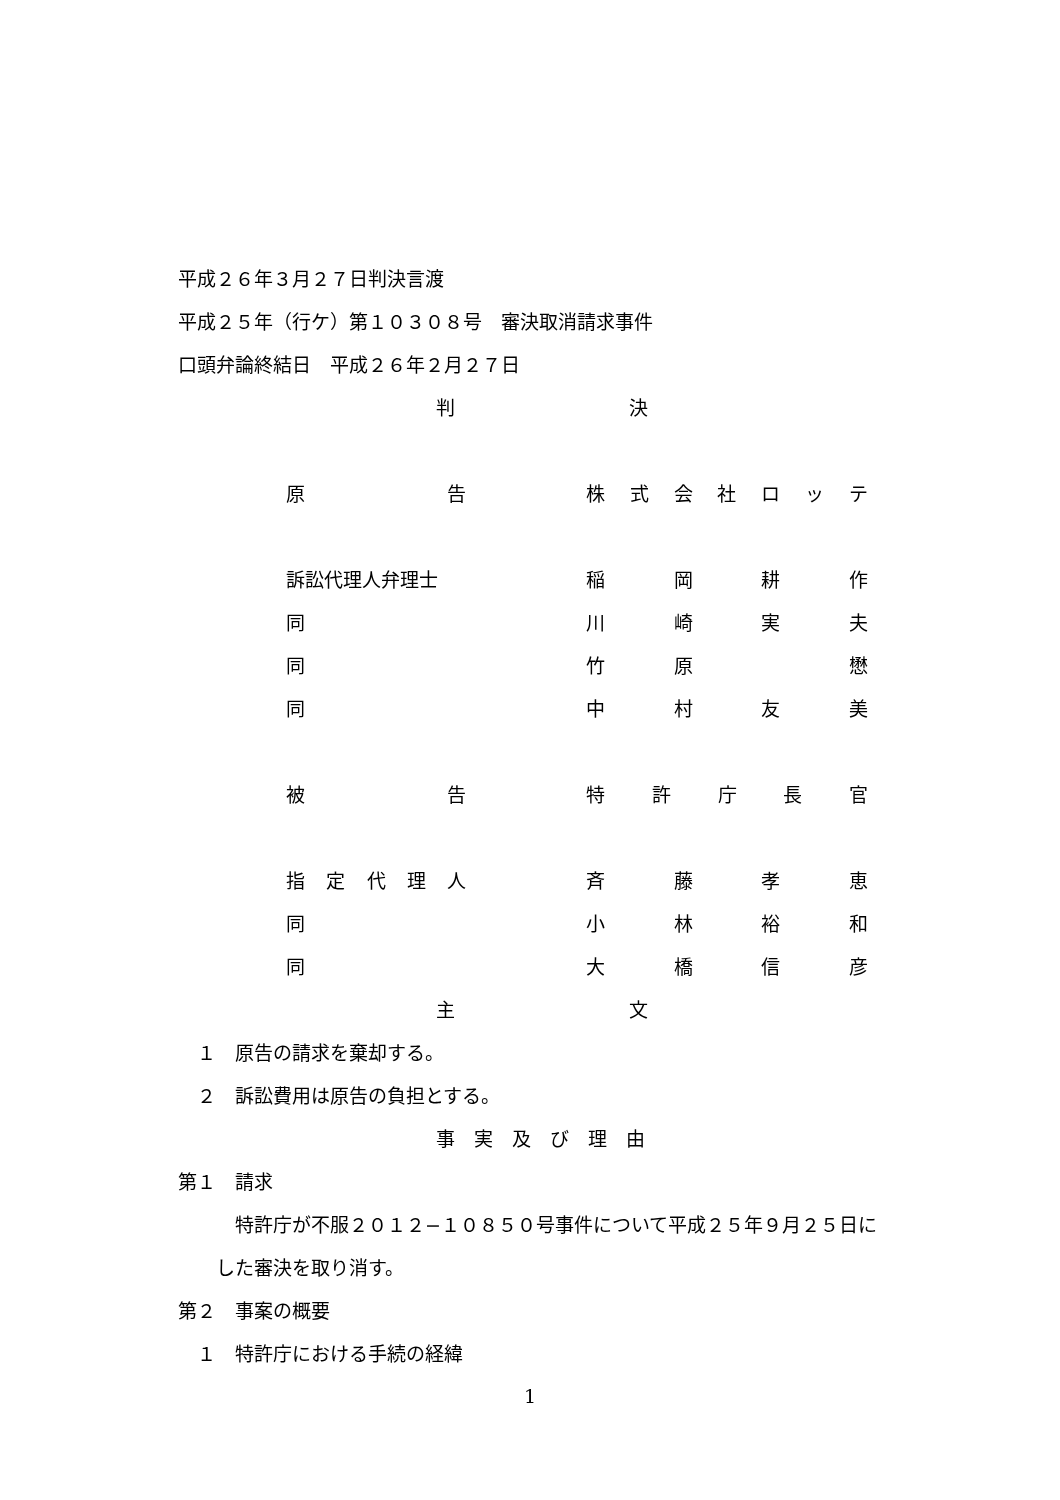平成２６年３月２７日判決言渡
平成２５年（行ケ）第１０３０８号　審決取消請求事件
口頭弁論終結日　平成２６年２月２７日
判 決
原告 株式会社ロッテ
訴訟代理人弁理士 稲岡耕作
同 川崎実夫
同 竹原 懋
同 中村友美
被告 特許庁長官
指定代理人 斉藤孝恵
同 小林裕和
同 大橋信彦
主 文
　１　原告の請求を棄却する。
　２　訴訟費用は原告の負担とする。
事　実　及　び　理　由
第１　請求
　　　特許庁が不服２０１２−１０８５０号事件について平成２５年９月２５日に
　　した審決を取り消す。
第２　事案の概要
　１　特許庁における手続の経緯
1